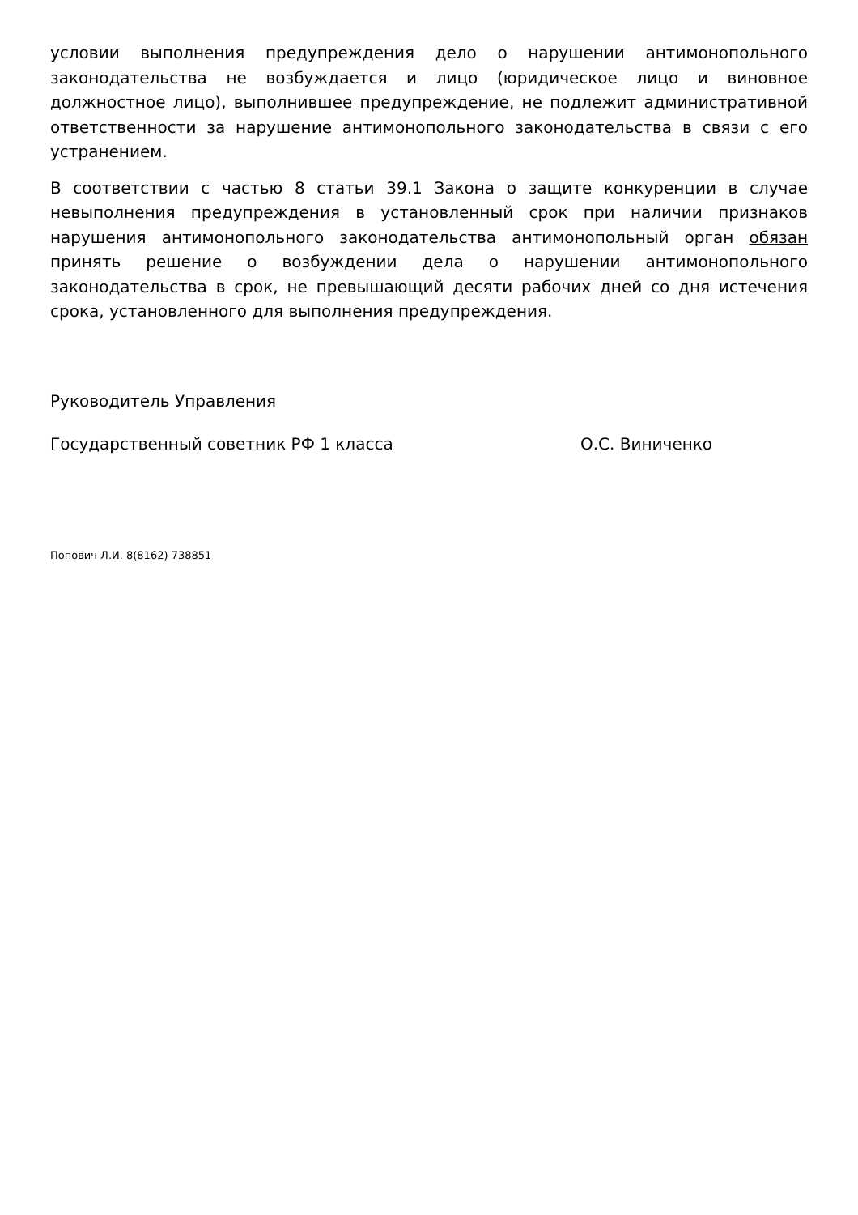условии выполнения предупреждения дело о нарушении антимонопольного законодательства не возбуждается и лицо (юридическое лицо и виновное должностное лицо), выполнившее предупреждение, не подлежит административной ответственности за нарушение антимонопольного законодательства в связи с его устранением.
В соответствии с частью 8 статьи 39.1 Закона о защите конкуренции в случае невыполнения предупреждения в установленный срок при наличии признаков нарушения антимонопольного законодательства антимонопольный орган обязан принять решение о возбуждении дела о нарушении антимонопольного законодательства в срок, не превышающий десяти рабочих дней со дня истечения срока, установленного для выполнения предупреждения.
Руководитель Управления
Государственный советник РФ 1 класса О.С. Виниченко
Попович Л.И. 8(8162) 738851